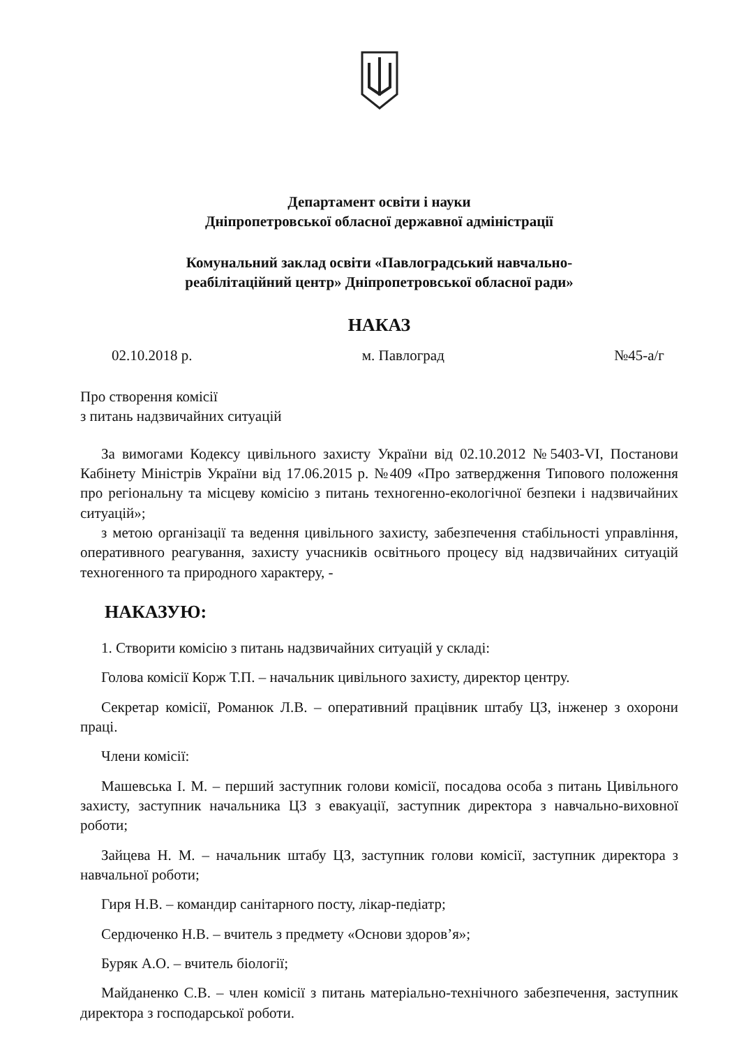Департамент освіти і науки
Дніпропетровської обласної державної адміністрації
Комунальний заклад освіти «Павлоградський навчально-
реабілітаційний центр» Дніпропетровської обласної ради»
НАКАЗ
02.10.2018 р. м. Павлоград №45-а/г
Про створення комісії
з питань надзвичайних ситуацій
За вимогами Кодексу цивільного захисту України від 02.10.2012 №5403-VI, Постанови Кабінету Міністрів України від 17.06.2015 р. №409 «Про затвердження Типового положення про регіональну та місцеву комісію з питань техногенно-екологічної безпеки і надзвичайних ситуацій»;
з метою організації та ведення цивільного захисту, забезпечення стабільності управління, оперативного реагування, захисту учасників освітнього процесу від надзвичайних ситуацій техногенного та природного характеру, -
НАКАЗУЮ:
1. Створити комісію з питань надзвичайних ситуацій у складі:
Голова комісії Корж Т.П. – начальник цивільного захисту, директор центру.
Секретар комісії, Романюк Л.В. – оперативний працівник штабу ЦЗ, інженер з охорони праці.
Члени комісії:
Машевська І. М. – перший заступник голови комісії, посадова особа з питань Цивільного захисту, заступник начальника ЦЗ з евакуації, заступник директора з навчально-виховної роботи;
Зайцева Н. М. – начальник штабу ЦЗ, заступник голови комісії, заступник директора з навчальної роботи;
Гиря Н.В. – командир санітарного посту, лікар-педіатр;
Сердюченко Н.В. – вчитель з предмету «Основи здоров’я»;
Буряк А.О. – вчитель біології;
Майданенко С.В. – член комісії з питань матеріально-технічного забезпечення, заступник директора з господарської роботи.